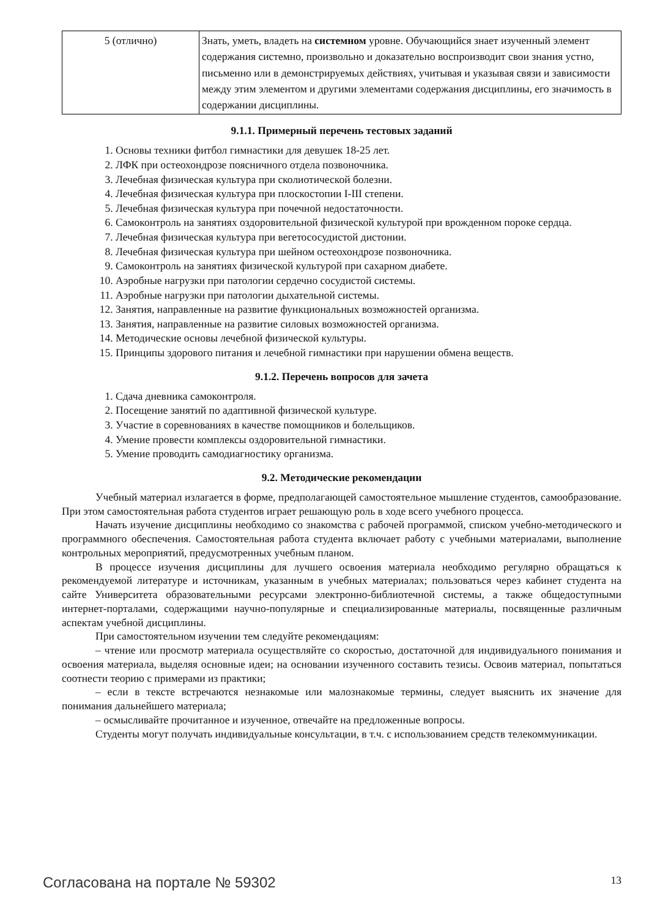| 5 (отлично) | Знать, уметь, владеть на системном уровне. Обучающийся знает изученный элемент содержания системно, произвольно и доказательно воспроизводит свои знания устно, письменно или в демонстрируемых действиях, учитывая и указывая связи и зависимости между этим элементом и другими элементами содержания дисциплины, его значимость в содержании дисциплины. |
9.1.1. Примерный перечень тестовых заданий
1. Основы техники фитбол гимнастики для девушек 18-25 лет.
2. ЛФК при остеохондрозе поясничного отдела позвоночника.
3. Лечебная физическая культура при сколиотической болезни.
4. Лечебная физическая культура при плоскостопии I-III степени.
5. Лечебная физическая культура при почечной недостаточности.
6. Самоконтроль на занятиях оздоровительной физической культурой при врожденном пороке сердца.
7. Лечебная физическая культура при вегетососудистой дистонии.
8. Лечебная физическая культура при шейном остеохондрозе позвоночника.
9. Самоконтроль на занятиях физической культурой при сахарном диабете.
10. Аэробные нагрузки при патологии сердечно сосудистой системы.
11. Аэробные нагрузки при патологии дыхательной системы.
12. Занятия, направленные на развитие функциональных возможностей организма.
13. Занятия, направленные на развитие силовых возможностей организма.
14. Методические основы лечебной физической культуры.
15. Принципы здорового питания и лечебной гимнастики при нарушении обмена веществ.
9.1.2. Перечень вопросов для зачета
1. Сдача дневника самоконтроля.
2. Посещение занятий по адаптивной физической культуре.
3. Участие в соревнованиях в качестве помощников и болельщиков.
4. Умение провести комплексы оздоровительной гимнастики.
5. Умение проводить самодиагностику организма.
9.2. Методические рекомендации
Учебный материал излагается в форме, предполагающей самостоятельное мышление студентов, самообразование. При этом самостоятельная работа студентов играет решающую роль в ходе всего учебного процесса.
Начать изучение дисциплины необходимо со знакомства с рабочей программой, списком учебно-методического и программного обеспечения. Самостоятельная работа студента включает работу с учебными материалами, выполнение контрольных мероприятий, предусмотренных учебным планом.
В процессе изучения дисциплины для лучшего освоения материала необходимо регулярно обращаться к рекомендуемой литературе и источникам, указанным в учебных материалах; пользоваться через кабинет студента на сайте Университета образовательными ресурсами электронно-библиотечной системы, а также общедоступными интернет-порталами, содержащими научно-популярные и специализированные материалы, посвященные различным аспектам учебной дисциплины.
При самостоятельном изучении тем следуйте рекомендациям:
– чтение или просмотр материала осуществляйте со скоростью, достаточной для индивидуального понимания и освоения материала, выделяя основные идеи; на основании изученного составить тезисы. Освоив материал, попытаться соотнести теорию с примерами из практики;
– если в тексте встречаются незнакомые или малознакомые термины, следует выяснить их значение для понимания дальнейшего материала;
– осмысливайте прочитанное и изученное, отвечайте на предложенные вопросы.
Студенты могут получать индивидуальные консультации, в т.ч. с использованием средств телекоммуникации.
Согласована на портале № 59302 13